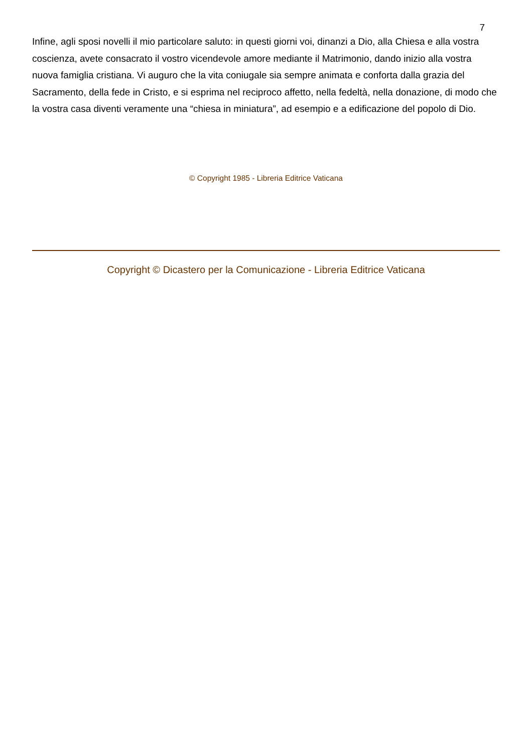7
Infine, agli sposi novelli il mio particolare saluto: in questi giorni voi, dinanzi a Dio, alla Chiesa e alla vostra coscienza, avete consacrato il vostro vicendevole amore mediante il Matrimonio, dando inizio alla vostra nuova famiglia cristiana. Vi auguro che la vita coniugale sia sempre animata e conforta dalla grazia del Sacramento, della fede in Cristo, e si esprima nel reciproco affetto, nella fedeltà, nella donazione, di modo che la vostra casa diventi veramente una “chiesa in miniatura”, ad esempio e a edificazione del popolo di Dio.
© Copyright 1985 - Libreria Editrice Vaticana
Copyright © Dicastero per la Comunicazione - Libreria Editrice Vaticana